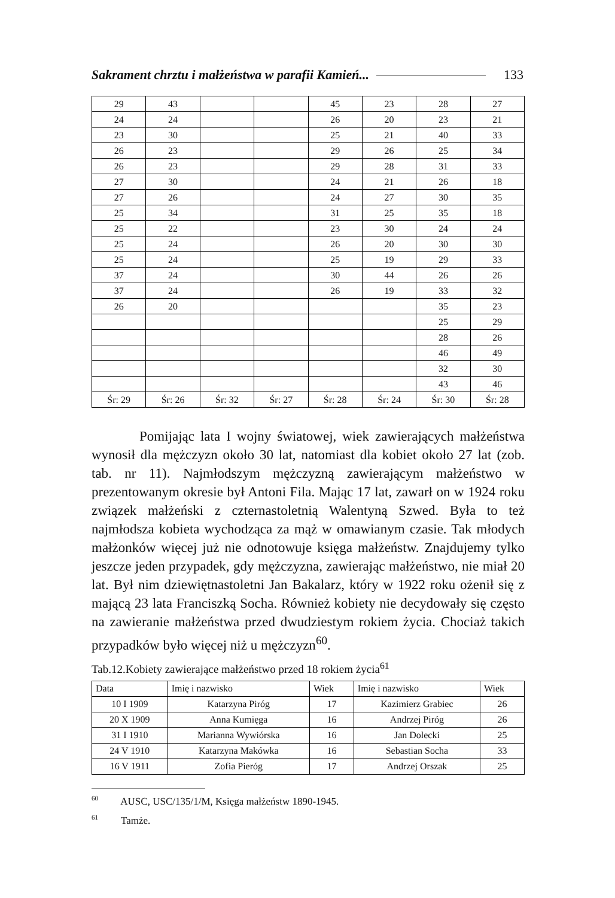Sakrament chrztu i małżeństwa w parafii Kamień... 133
| 29 | 43 | | | 45 | 23 | 28 | 27 |
| 24 | 24 | | | 26 | 20 | 23 | 21 |
| 23 | 30 | | | 25 | 21 | 40 | 33 |
| 26 | 23 | | | 29 | 26 | 25 | 34 |
| 26 | 23 | | | 29 | 28 | 31 | 33 |
| 27 | 30 | | | 24 | 21 | 26 | 18 |
| 27 | 26 | | | 24 | 27 | 30 | 35 |
| 25 | 34 | | | 31 | 25 | 35 | 18 |
| 25 | 22 | | | 23 | 30 | 24 | 24 |
| 25 | 24 | | | 26 | 20 | 30 | 30 |
| 25 | 24 | | | 25 | 19 | 29 | 33 |
| 37 | 24 | | | 30 | 44 | 26 | 26 |
| 37 | 24 | | | 26 | 19 | 33 | 32 |
| 26 | 20 | | | | | 35 | 23 |
| | | | | | | 25 | 29 |
| | | | | | | 28 | 26 |
| | | | | | | 46 | 49 |
| | | | | | | 32 | 30 |
| | | | | | | 43 | 46 |
| Śr: 29 | Śr: 26 | Śr: 32 | Śr: 27 | Śr: 28 | Śr: 24 | Śr: 30 | Śr: 28 |
Pomijając lata I wojny światowej, wiek zawierających małżeństwa wynosił dla mężczyzn około 30 lat, natomiast dla kobiet około 27 lat (zob. tab. nr 11). Najmłodszym mężczyzną zawierającym małżeństwo w prezentowanym okresie był Antoni Fila. Mając 17 lat, zawarł on w 1924 roku związek małżeński z czternastoletnią Walentyną Szwed. Była to też najmłodsza kobieta wychodząca za mąż w omawianym czasie. Tak młodych małżonków więcej już nie odnotowuje księga małżeństw. Znajdujemy tylko jeszcze jeden przypadek, gdy mężczyzna, zawierając małżeństwo, nie miał 20 lat. Był nim dziewiętnastoletni Jan Bakalarz, który w 1922 roku ożenił się z mającą 23 lata Franciszką Socha. Również kobiety nie decydowały się często na zawieranie małżeństwa przed dwudziestym rokiem życia. Chociaż takich przypadków było więcej niż u mężczyzn<sup>60</sup>.
Tab.12.Kobiety zawierające małżeństwo przed 18 rokiem życia<sup>61</sup>
| Data | Imię i nazwisko | Wiek | Imię i nazwisko | Wiek |
| 10 I 1909 | Katarzyna Piróg | 17 | Kazimierz Grabiec | 26 |
| 20 X 1909 | Anna Kumięga | 16 | Andrzej Piróg | 26 |
| 31 I 1910 | Marianna Wywiórska | 16 | Jan Dolecki | 25 |
| 24 V 1910 | Katarzyna Makówka | 16 | Sebastian Socha | 33 |
| 16 V 1911 | Zofia Pieróg | 17 | Andrzej Orszak | 25 |
<sup>60</sup> AUSC, USC/135/1/M, Księga małżeństw 1890-1945.
<sup>61</sup> Tamże.